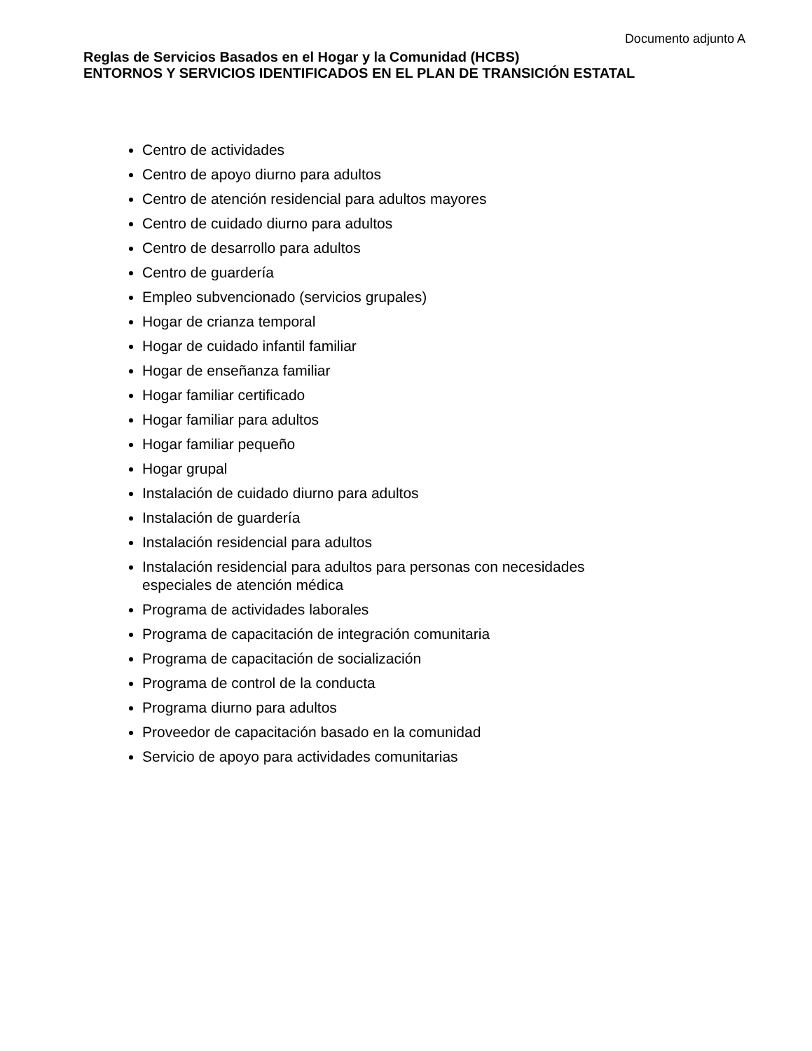Documento adjunto A
Reglas de Servicios Basados en el Hogar y la Comunidad (HCBS)
ENTORNOS Y SERVICIOS IDENTIFICADOS EN EL PLAN DE TRANSICIÓN ESTATAL
Centro de actividades
Centro de apoyo diurno para adultos
Centro de atención residencial para adultos mayores
Centro de cuidado diurno para adultos
Centro de desarrollo para adultos
Centro de guardería
Empleo subvencionado (servicios grupales)
Hogar de crianza temporal
Hogar de cuidado infantil familiar
Hogar de enseñanza familiar
Hogar familiar certificado
Hogar familiar para adultos
Hogar familiar pequeño
Hogar grupal
Instalación de cuidado diurno para adultos
Instalación de guardería
Instalación residencial para adultos
Instalación residencial para adultos para personas con necesidades especiales de atención médica
Programa de actividades laborales
Programa de capacitación de integración comunitaria
Programa de capacitación de socialización
Programa de control de la conducta
Programa diurno para adultos
Proveedor de capacitación basado en la comunidad
Servicio de apoyo para actividades comunitarias